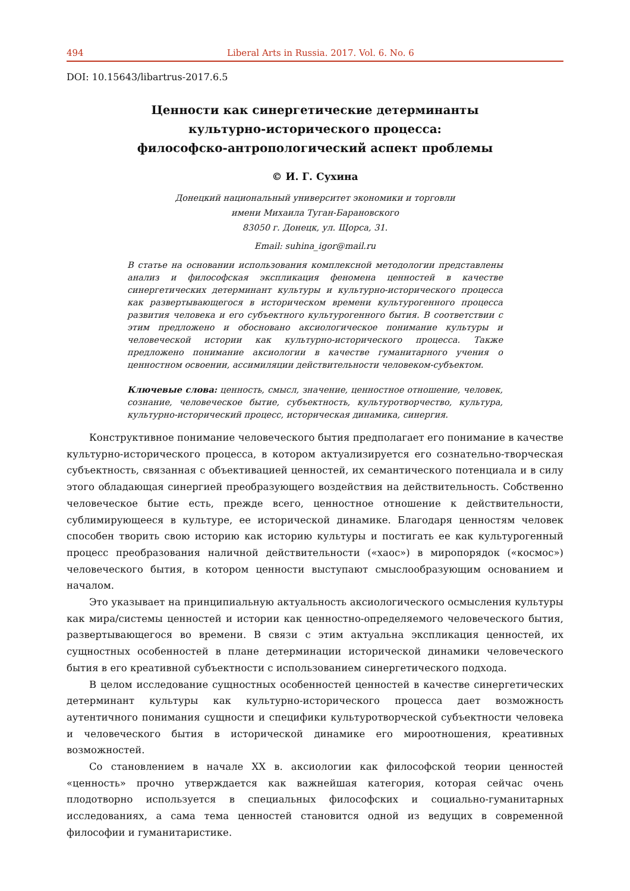494 Liberal Arts in Russia. 2017. Vol. 6. No. 6
DOI: 10.15643/libartrus-2017.6.5
Ценности как синергетические детерминанты
культурно-исторического процесса:
философско-антропологический аспект проблемы
© И. Г. Сухина
Донецкий национальный университет экономики и торговли
имени Михаила Туган-Барановского
83050 г. Донецк, ул. Щорса, 31.
Email: suhina_igor@mail.ru
В статье на основании использования комплексной методологии представлены анализ и философская экспликация феномена ценностей в качестве синергетических детерминант культуры и культурно-исторического процесса как развертывающегося в историческом времени культурогенного процесса развития человека и его субъектного культурогенного бытия. В соответствии с этим предложено и обосновано аксиологическое понимание культуры и человеческой истории как культурно-исторического процесса. Также предложено понимание аксиологии в качестве гуманитарного учения о ценностном освоении, ассимиляции действительности человеком-субъектом.
Ключевые слова: ценность, смысл, значение, ценностное отношение, человек, сознание, человеческое бытие, субъектность, культуротворчество, культура, культурно-исторический процесс, историческая динамика, синергия.
Конструктивное понимание человеческого бытия предполагает его понимание в качестве культурно-исторического процесса, в котором актуализируется его сознательно-творческая субъектность, связанная с объективацией ценностей, их семантического потенциала и в силу этого обладающая синергией преобразующего воздействия на действительность. Собственно человеческое бытие есть, прежде всего, ценностное отношение к действительности, сублимирующееся в культуре, ее исторической динамике. Благодаря ценностям человек способен творить свою историю как историю культуры и постигать ее как культурогенный процесс преобразования наличной действительности («хаос») в миропорядок («космос») человеческого бытия, в котором ценности выступают смыслообразующим основанием и началом.
Это указывает на принципиальную актуальность аксиологического осмысления культуры как мира/системы ценностей и истории как ценностно-определяемого человеческого бытия, развертывающегося во времени. В связи с этим актуальна экспликация ценностей, их сущностных особенностей в плане детерминации исторической динамики человеческого бытия в его креативной субъектности с использованием синергетического подхода.
В целом исследование сущностных особенностей ценностей в качестве синергетических детерминант культуры как культурно-исторического процесса дает возможность аутентичного понимания сущности и специфики культуротворческой субъектности человека и человеческого бытия в исторической динамике его мироотношения, креативных возможностей.
Со становлением в начале XX в. аксиологии как философской теории ценностей «ценность» прочно утверждается как важнейшая категория, которая сейчас очень плодотворно используется в специальных философских и социально-гуманитарных исследованиях, а сама тема ценностей становится одной из ведущих в современной философии и гуманитаристике.